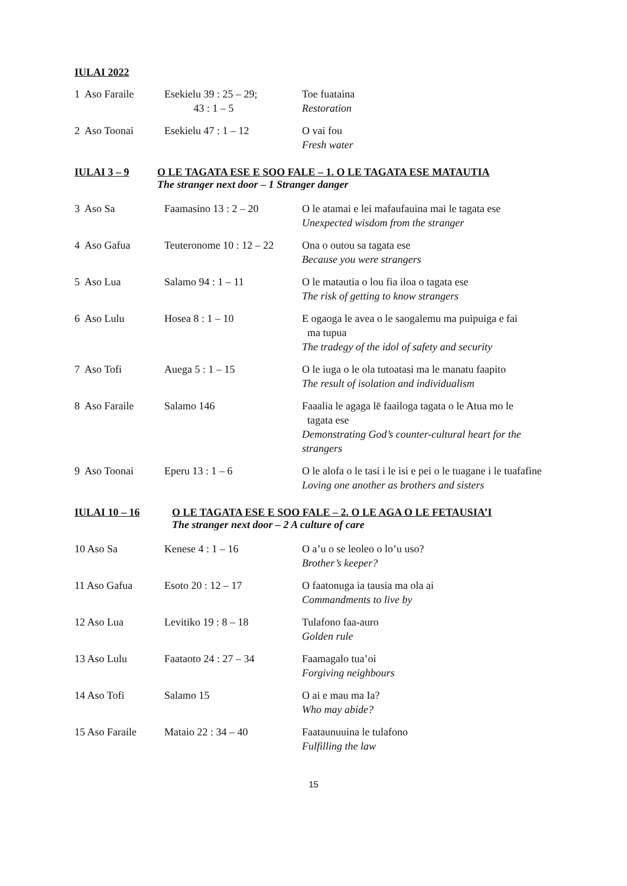IULAI 2022
| 1 Aso Faraile | Esekielu 39 : 25 – 29; 43 : 1 – 5 | Toe fuataina Restoration |
| 2 Aso Toonai | Esekielu 47 : 1 – 12 | O vai fou Fresh water |
IULAI 3 – 9 O LE TAGATA ESE E SOO FALE – 1. O LE TAGATA ESE MATAUTIA
The stranger next door – 1 Stranger danger
| 3 Aso Sa | Faamasino 13 : 2 – 20 | O le atamai e lei mafaufauina mai le tagata ese Unexpected wisdom from the stranger |
| 4 Aso Gafua | Teuteronome 10 : 12 – 22 | Ona o outou sa tagata ese Because you were strangers |
| 5 Aso Lua | Salamo 94 : 1 – 11 | O le matautia o lou fia iloa o tagata ese The risk of getting to know strangers |
| 6 Aso Lulu | Hosea 8 : 1 – 10 | E ogaoga le avea o le saogalemu ma puipuiga e fai ma tupua The tradegy of the idol of safety and security |
| 7 Aso Tofi | Auega 5 : 1 – 15 | O le iuga o le ola tutoatasi ma le manatu faapito The result of isolation and individualism |
| 8 Aso Faraile | Salamo 146 | Faaalia le agaga lē faailoga tagata o le Atua mo le tagata ese Demonstrating God’s counter-cultural heart for the strangers |
| 9 Aso Toonai | Eperu 13 : 1 – 6 | O le alofa o le tasi i le isi e pei o le tuagane i le tuafafine Loving one another as brothers and sisters |
IULAI 10 – 16 O LE TAGATA ESE E SOO FALE – 2. O LE AGA O LE FETAUSIA’I
The stranger next door – 2 A culture of care
| 10 Aso Sa | Kenese 4 : 1 – 16 | O a’u o se leoleo o lo’u uso? Brother’s keeper? |
| 11 Aso Gafua | Esoto 20 : 12 – 17 | O faatonuga ia tausia ma ola ai Commandments to live by |
| 12 Aso Lua | Levitiko 19 : 8 – 18 | Tulafono faa-auro Golden rule |
| 13 Aso Lulu | Faataoto 24 : 27 – 34 | Faamagalo tua’oi Forgiving neighbours |
| 14 Aso Tofi | Salamo 15 | O ai e mau ma Ia? Who may abide? |
| 15 Aso Faraile | Mataio 22 : 34 – 40 | Faataunuuina le tulafono Fulfilling the law |
15